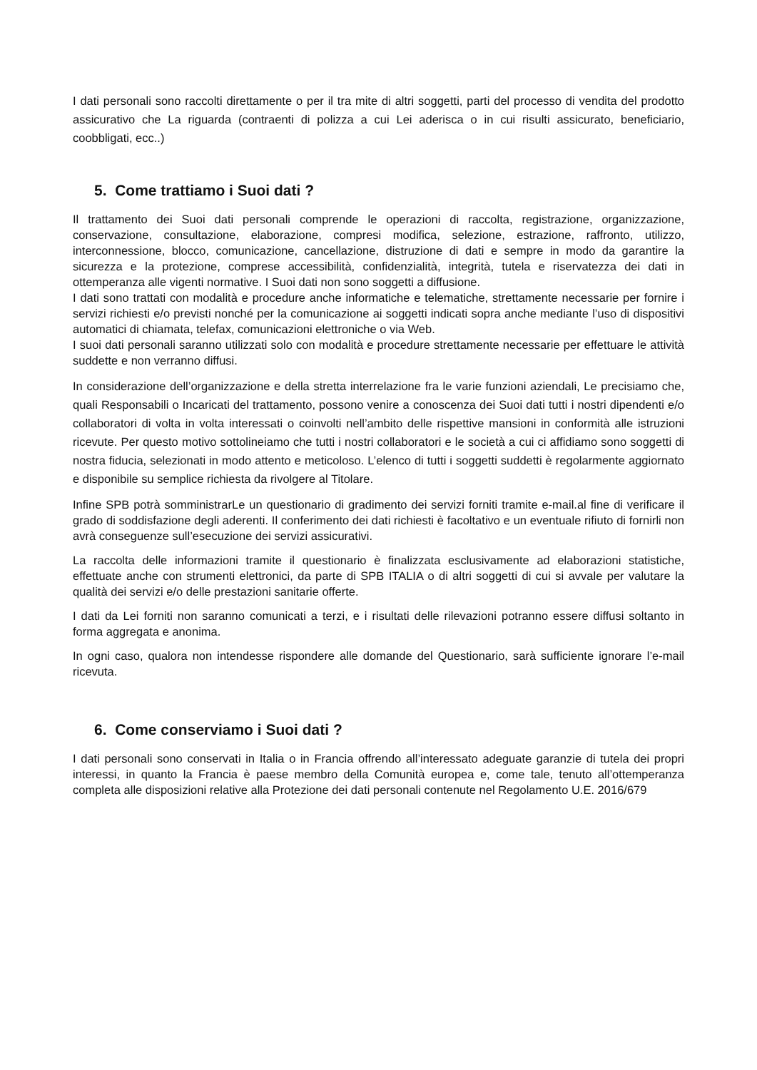I dati personali sono raccolti direttamente o per il tra mite di altri soggetti, parti del processo di vendita del prodotto assicurativo che La riguarda (contraenti di polizza a cui Lei aderisca o in cui risulti assicurato, beneficiario, coobbligati, ecc..)
5. Come trattiamo i Suoi dati ?
Il trattamento dei Suoi dati personali comprende le operazioni di raccolta, registrazione, organizzazione, conservazione, consultazione, elaborazione, compresi modifica, selezione, estrazione, raffronto, utilizzo, interconnessione, blocco, comunicazione, cancellazione, distruzione di dati e sempre in modo da garantire la sicurezza e la protezione, comprese accessibilità, confidenzialità, integrità, tutela e riservatezza dei dati in ottemperanza alle vigenti normative. I Suoi dati non sono soggetti a diffusione.
I dati sono trattati con modalità e procedure anche informatiche e telematiche, strettamente necessarie per fornire i servizi richiesti e/o previsti nonché per la comunicazione ai soggetti indicati sopra anche mediante l’uso di dispositivi automatici di chiamata, telefax, comunicazioni elettroniche o via Web.
I suoi dati personali saranno utilizzati solo con modalità e procedure strettamente necessarie per effettuare le attività suddette e non verranno diffusi.
In considerazione dell’organizzazione e della stretta interrelazione fra le varie funzioni aziendali, Le precisiamo che, quali Responsabili o Incaricati del trattamento, possono venire a conoscenza dei Suoi dati tutti i nostri dipendenti e/o collaboratori di volta in volta interessati o coinvolti nell’ambito delle rispettive mansioni in conformità alle istruzioni ricevute. Per questo motivo sottolineiamo che tutti i nostri collaboratori e le società a cui ci affidiamo sono soggetti di nostra fiducia, selezionati in modo attento e meticoloso. L’elenco di tutti i soggetti suddetti è regolarmente aggiornato e disponibile su semplice richiesta da rivolgere al Titolare.
Infine SPB potrà somministrarLe un questionario di gradimento dei servizi forniti tramite e-mail.al fine di verificare il grado di soddisfazione degli aderenti. Il conferimento dei dati richiesti è facoltativo e un eventuale rifiuto di fornirli non avrà conseguenze sull’esecuzione dei servizi assicurativi.
La raccolta delle informazioni tramite il questionario è finalizzata esclusivamente ad elaborazioni statistiche, effettuate anche con strumenti elettronici, da parte di SPB ITALIA o di altri soggetti di cui si avvale per valutare la qualità dei servizi e/o delle prestazioni sanitarie offerte.
I dati da Lei forniti non saranno comunicati a terzi, e i risultati delle rilevazioni potranno essere diffusi soltanto in forma aggregata e anonima.
In ogni caso, qualora non intendesse rispondere alle domande del Questionario, sarà sufficiente ignorare l’e-mail ricevuta.
6. Come conserviamo i Suoi dati ?
I dati personali sono conservati in Italia o in Francia offrendo all’interessato adeguate garanzie di tutela dei propri interessi, in quanto la Francia è paese membro della Comunità europea e, come tale, tenuto all’ottemperanza completa alle disposizioni relative alla Protezione dei dati personali contenute nel Regolamento U.E. 2016/679